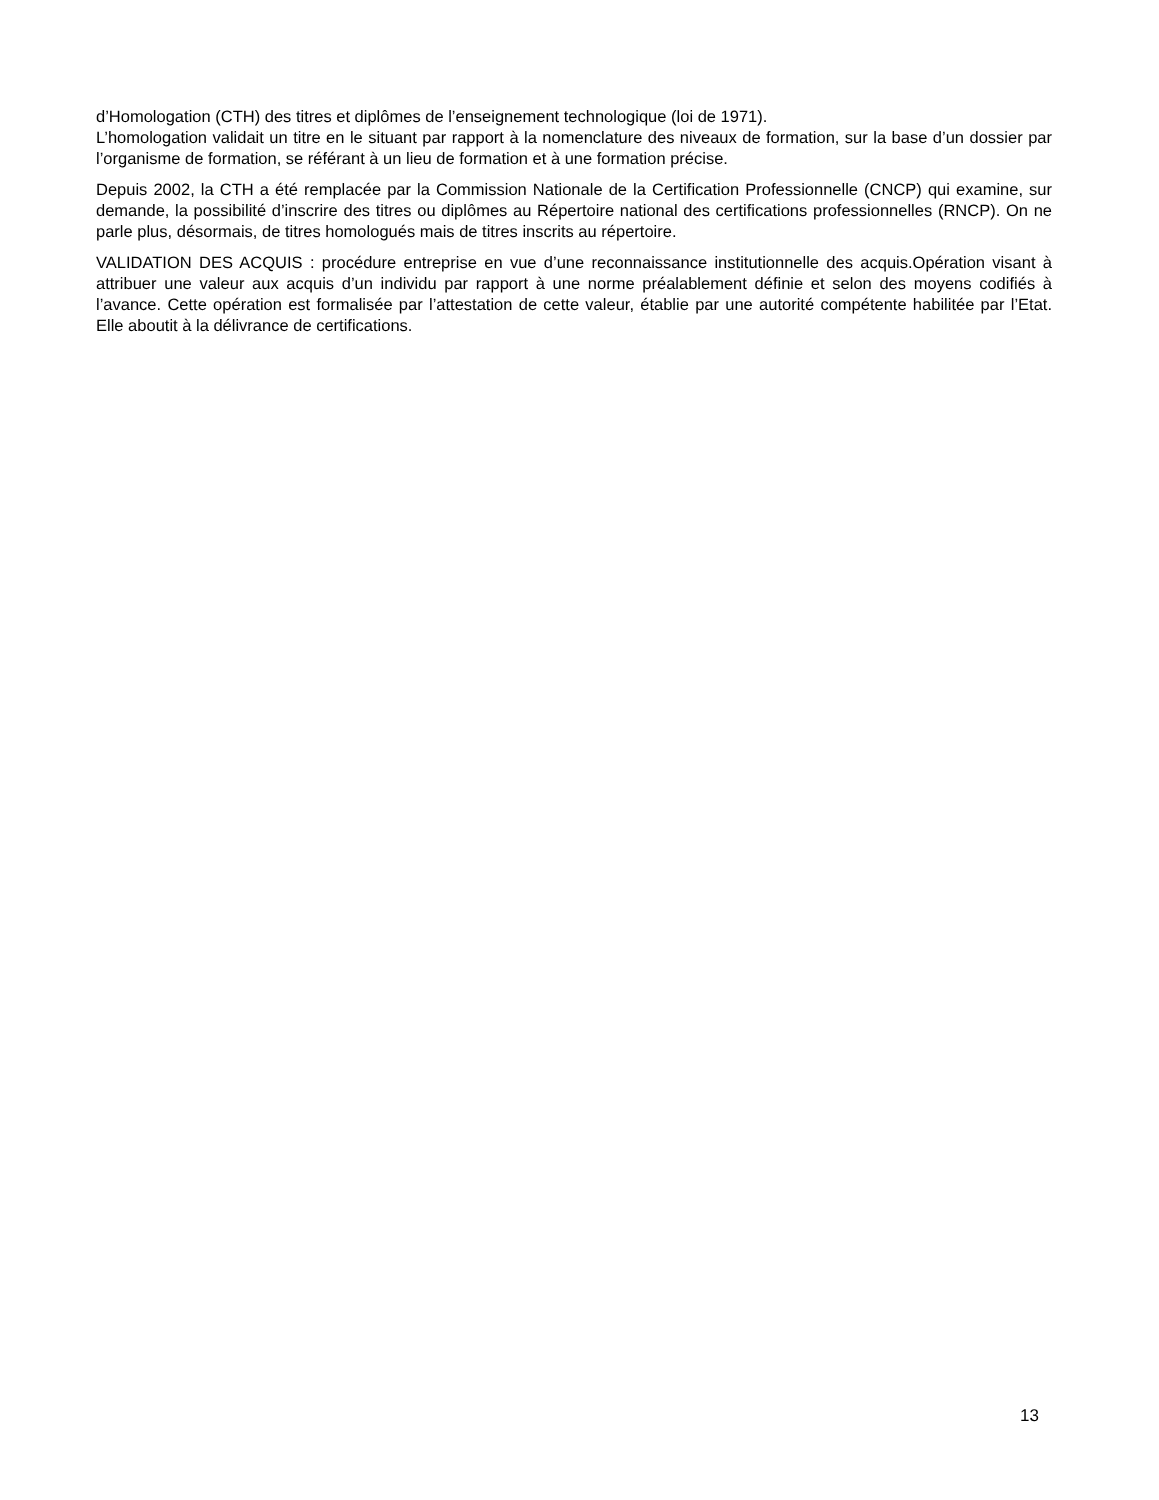d’Homologation (CTH) des titres et diplômes de l’enseignement technologique (loi de 1971).
L’homologation validait un titre en le situant par rapport à la nomenclature des niveaux de formation, sur la base d’un dossier par l’organisme de formation, se référant à un lieu de formation et à une formation précise.
Depuis 2002, la CTH a été remplacée par la Commission Nationale de la Certification Professionnelle (CNCP) qui examine, sur demande, la possibilité d’inscrire des titres ou diplômes au Répertoire national des certifications professionnelles (RNCP). On ne parle plus, désormais, de titres homologués mais de titres inscrits au répertoire.
VALIDATION DES ACQUIS : procédure entreprise en vue d’une reconnaissance institutionnelle des acquis.Opération visant à attribuer une valeur aux acquis d’un individu par rapport à une norme préalablement définie et selon des moyens codifiés à l’avance. Cette opération est formalisée par l’attestation de cette valeur, établie par une autorité compétente habilitée par l’Etat. Elle aboutit à la délivrance de certifications.
13